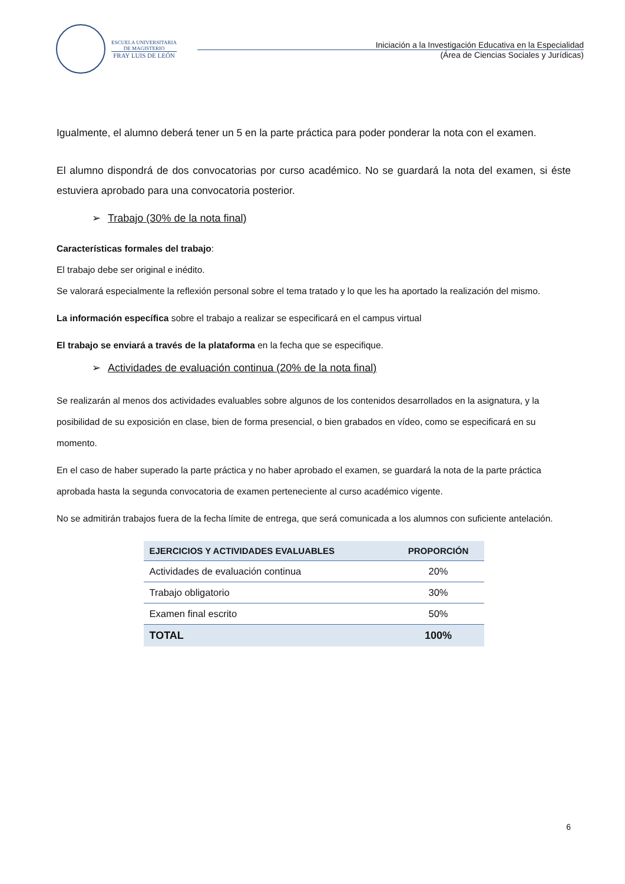ESCUELA UNIVERSITARIA
DE MAGISTERIO
FRAY LUIS DE LEÓN
Iniciación a la Investigación Educativa en la Especialidad
(Área de Ciencias Sociales y Jurídicas)
Igualmente, el alumno deberá tener un 5 en la parte práctica para poder ponderar la nota con el examen.
El alumno dispondrá de dos convocatorias por curso académico. No se guardará la nota del examen, si éste estuviera aprobado para una convocatoria posterior.
➢ Trabajo (30% de la nota final)
Características formales del trabajo:
El trabajo debe ser original e inédito.
Se valorará especialmente la reflexión personal sobre el tema tratado y lo que les ha aportado la realización del mismo.
La información específica sobre el trabajo a realizar se especificará en el campus virtual
El trabajo se enviará a través de la plataforma en la fecha que se especifique.
➢ Actividades de evaluación continua (20% de la nota final)
Se realizarán al menos dos actividades evaluables sobre algunos de los contenidos desarrollados en la asignatura, y la posibilidad de su exposición en clase, bien de forma presencial, o bien grabados en vídeo, como se especificará en su momento.
En el caso de haber superado la parte práctica y no haber aprobado el examen, se guardará la nota de la parte práctica aprobada hasta la segunda convocatoria de examen perteneciente al curso académico vigente.
No se admitirán trabajos fuera de la fecha límite de entrega, que será comunicada a los alumnos con suficiente antelación.
| EJERCICIOS Y ACTIVIDADES EVALUABLES | PROPORCIÓN |
| --- | --- |
| Actividades de evaluación continua | 20% |
| Trabajo obligatorio | 30% |
| Examen final escrito | 50% |
| TOTAL | 100% |
6